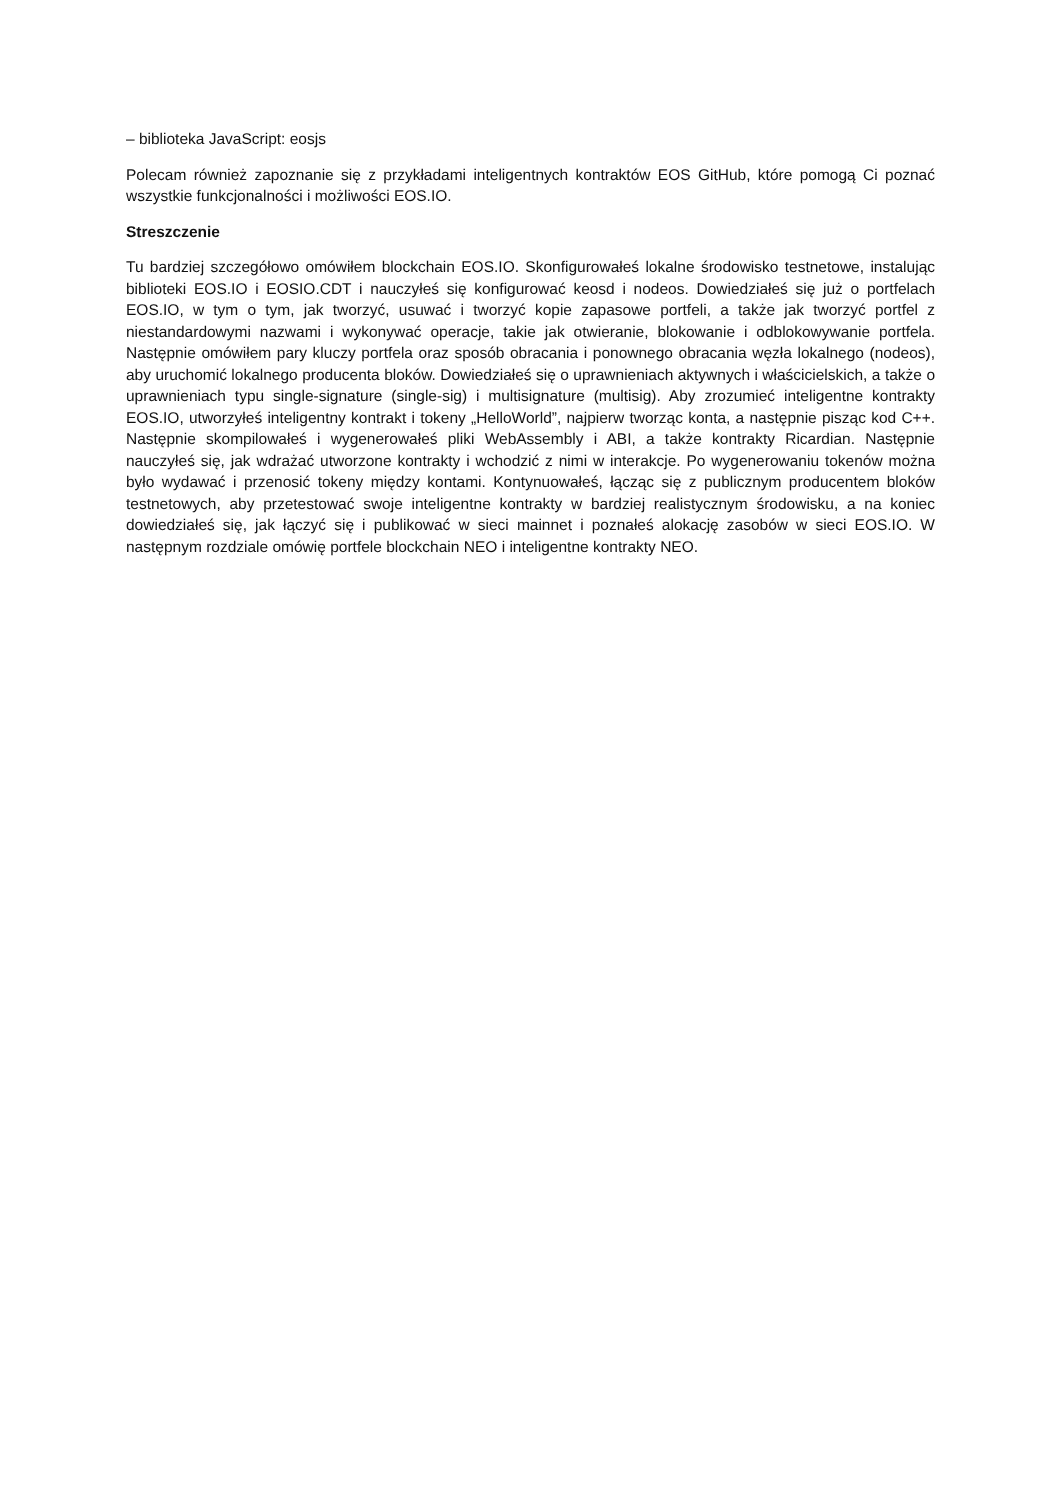– biblioteka JavaScript: eosjs
Polecam również zapoznanie się z przykładami inteligentnych kontraktów EOS GitHub, które pomogą Ci poznać wszystkie funkcjonalności i możliwości EOS.IO.
Streszczenie
Tu bardziej szczegółowo omówiłem blockchain EOS.IO. Skonfigurowałeś lokalne środowisko testnetowe, instalując biblioteki EOS.IO i EOSIO.CDT i nauczyłeś się konfigurować keosd i nodeos. Dowiedziałeś się już o portfelach EOS.IO, w tym o tym, jak tworzyć, usuwać i tworzyć kopie zapasowe portfeli, a także jak tworzyć portfel z niestandardowymi nazwami i wykonywać operacje, takie jak otwieranie, blokowanie i odblokowywanie portfela. Następnie omówiłem pary kluczy portfela oraz sposób obracania i ponownego obracania węzła lokalnego (nodeos), aby uruchomić lokalnego producenta bloków. Dowiedziałeś się o uprawnieniach aktywnych i właścicielskich, a także o uprawnieniach typu single-signature (single-sig) i multisignature (multisig). Aby zrozumieć inteligentne kontrakty EOS.IO, utworzyłeś inteligentny kontrakt i tokeny „HelloWorld”, najpierw tworząc konta, a następnie pisząc kod C++. Następnie skompilowałeś i wygenerowałeś pliki WebAssembly i ABI, a także kontrakty Ricardian. Następnie nauczyłeś się, jak wdrażać utworzone kontrakty i wchodzić z nimi w interakcje. Po wygenerowaniu tokenów można było wydawać i przenosić tokeny między kontami. Kontynuowałeś, łącząc się z publicznym producentem bloków testnetowych, aby przetestować swoje inteligentne kontrakty w bardziej realistycznym środowisku, a na koniec dowiedziałeś się, jak łączyć się i publikować w sieci mainnet i poznałeś alokację zasobów w sieci EOS.IO. W następnym rozdziale omówię portfele blockchain NEO i inteligentne kontrakty NEO.